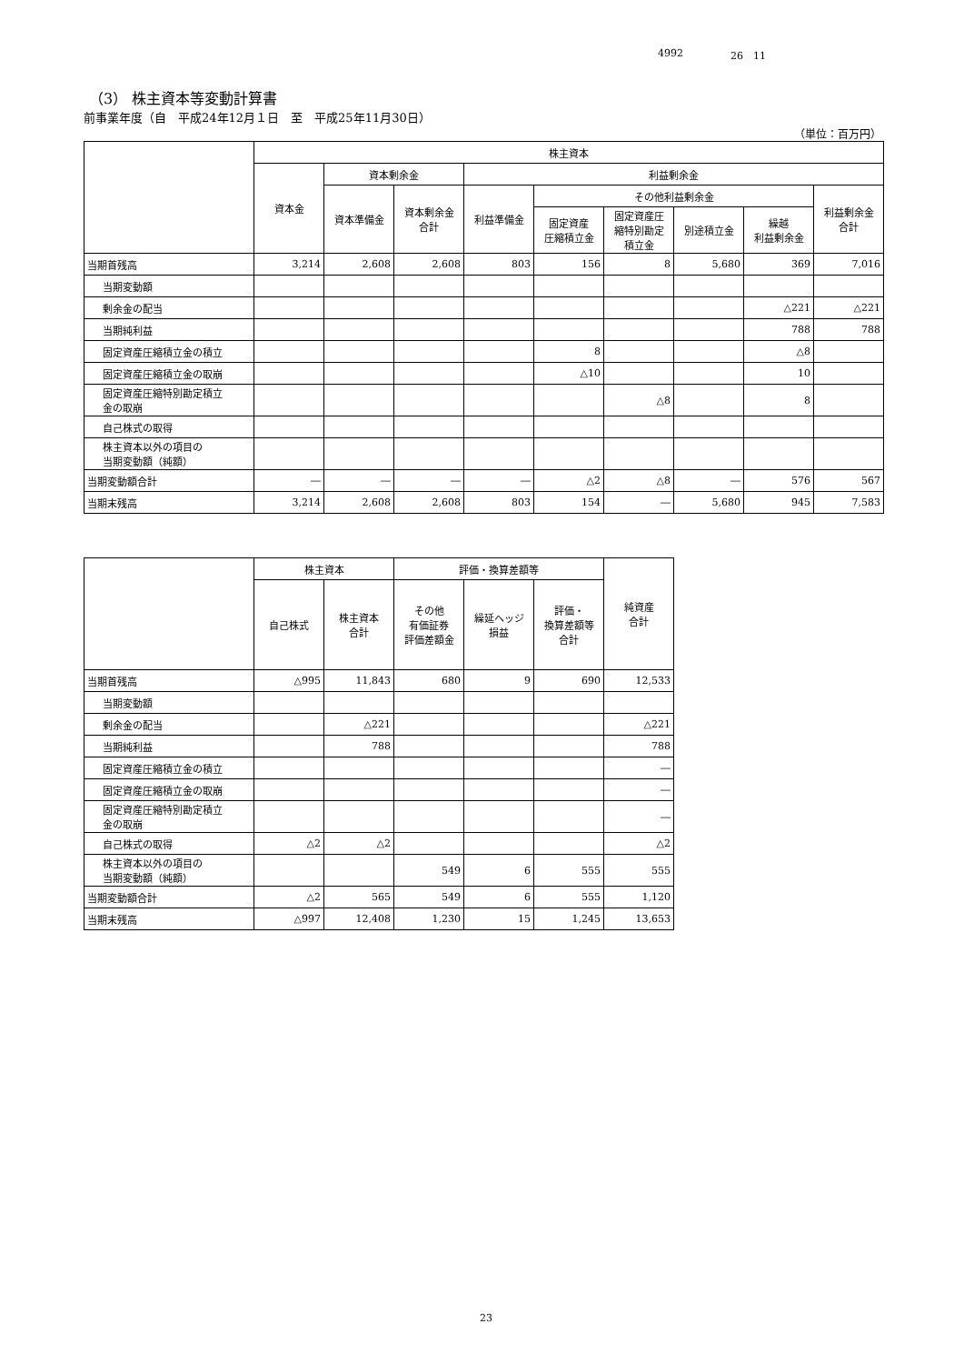4992 26　11
（3） 株主資本等変動計算書
前事業年度（自　平成24年12月１日　至　平成25年11月30日）
（単位：百万円）
| | 株主資本 | | | | | | | | |
| --- | --- | --- | --- | --- | --- | --- | --- | --- | --- |
| | 資本金 | 資本剰余金 | | 利益剰余金 | | | | | |
| | | 資本準備金 | 資本剰余金 合計 | 利益準備金 | その他利益剰余金 | | | | 利益剰余金 合計 |
| | | | | | 固定資産 圧縮積立金 | 固定資産圧 縮特別勘定 積立金 | 別途積立金 | 繰越 利益剰余金 | |
| 当期首残高 | 3,214 | 2,608 | 2,608 | 803 | 156 | 8 | 5,680 | 369 | 7,016 |
| 当期変動額 | | | | | | | | | |
| 剰余金の配当 | | | | | | | | △221 | △221 |
| 当期純利益 | | | | | | | | 788 | 788 |
| 固定資産圧縮積立金の積立 | | | | | 8 | | | △8 | |
| 固定資産圧縮積立金の取崩 | | | | | △10 | | | 10 | |
| 固定資産圧縮特別勘定積立 金の取崩 | | | | | | △8 | | 8 | |
| 自己株式の取得 | | | | | | | | | |
| 株主資本以外の項目の 当期変動額（純額） | | | | | | | | | |
| 当期変動額合計 | ― | ― | ― | ― | △2 | △8 | ― | 576 | 567 |
| 当期末残高 | 3,214 | 2,608 | 2,608 | 803 | 154 | ― | 5,680 | 945 | 7,583 |
| | 株主資本 | | 評価・換算差額等 | | | 純資産 合計 |
| --- | --- | --- | --- | --- | --- | --- |
| | 自己株式 | 株主資本 合計 | その他 有価証券 評価差額金 | 繰延ヘッジ 損益 | 評価・ 換算差額等 合計 | |
| 当期首残高 | △995 | 11,843 | 680 | 9 | 690 | 12,533 |
| 当期変動額 | | | | | | |
| 剰余金の配当 | | △221 | | | | △221 |
| 当期純利益 | | 788 | | | | 788 |
| 固定資産圧縮積立金の積立 | | | | | | ― |
| 固定資産圧縮積立金の取崩 | | | | | | ― |
| 固定資産圧縮特別勘定積立 金の取崩 | | | | | | ― |
| 自己株式の取得 | △2 | △2 | | | | △2 |
| 株主資本以外の項目の 当期変動額（純額） | | | 549 | 6 | 555 | 555 |
| 当期変動額合計 | △2 | 565 | 549 | 6 | 555 | 1,120 |
| 当期末残高 | △997 | 12,408 | 1,230 | 15 | 1,245 | 13,653 |
23